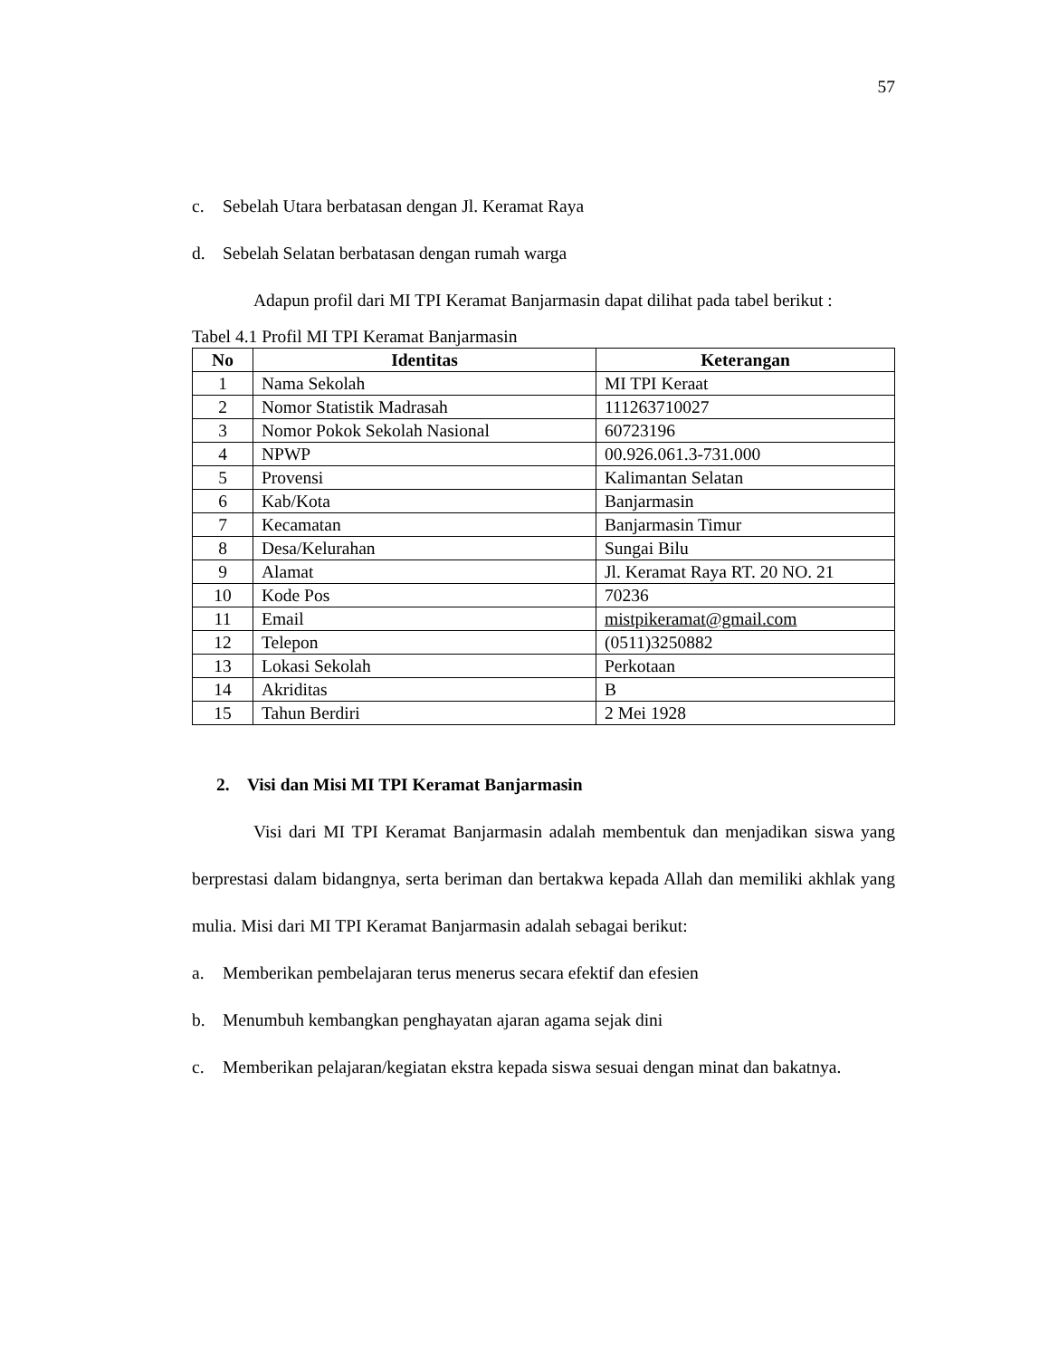57
c. Sebelah Utara berbatasan dengan Jl. Keramat Raya
d. Sebelah Selatan berbatasan dengan rumah warga
Adapun profil dari MI TPI Keramat Banjarmasin dapat dilihat pada tabel berikut :
Tabel 4.1 Profil MI TPI Keramat Banjarmasin
| No | Identitas | Keterangan |
| --- | --- | --- |
| 1 | Nama Sekolah | MI TPI Keraat |
| 2 | Nomor Statistik Madrasah | 111263710027 |
| 3 | Nomor Pokok Sekolah Nasional | 60723196 |
| 4 | NPWP | 00.926.061.3-731.000 |
| 5 | Provensi | Kalimantan Selatan |
| 6 | Kab/Kota | Banjarmasin |
| 7 | Kecamatan | Banjarmasin Timur |
| 8 | Desa/Kelurahan | Sungai Bilu |
| 9 | Alamat | Jl. Keramat Raya RT. 20 NO. 21 |
| 10 | Kode Pos | 70236 |
| 11 | Email | mistpikeramat@gmail.com |
| 12 | Telepon | (0511)3250882 |
| 13 | Lokasi Sekolah | Perkotaan |
| 14 | Akriditas | B |
| 15 | Tahun Berdiri | 2 Mei 1928 |
2. Visi dan Misi MI TPI Keramat Banjarmasin
Visi dari MI TPI Keramat Banjarmasin adalah membentuk dan menjadikan siswa yang berprestasi dalam bidangnya, serta beriman dan bertakwa kepada Allah dan memiliki akhlak yang mulia. Misi dari MI TPI Keramat Banjarmasin adalah sebagai berikut:
a. Memberikan pembelajaran terus menerus secara efektif dan efesien
b. Menumbuh kembangkan penghayatan ajaran agama sejak dini
c.
Memberikan pelajaran/kegiatan ekstra kepada siswa sesuai dengan minat dan bakatnya.